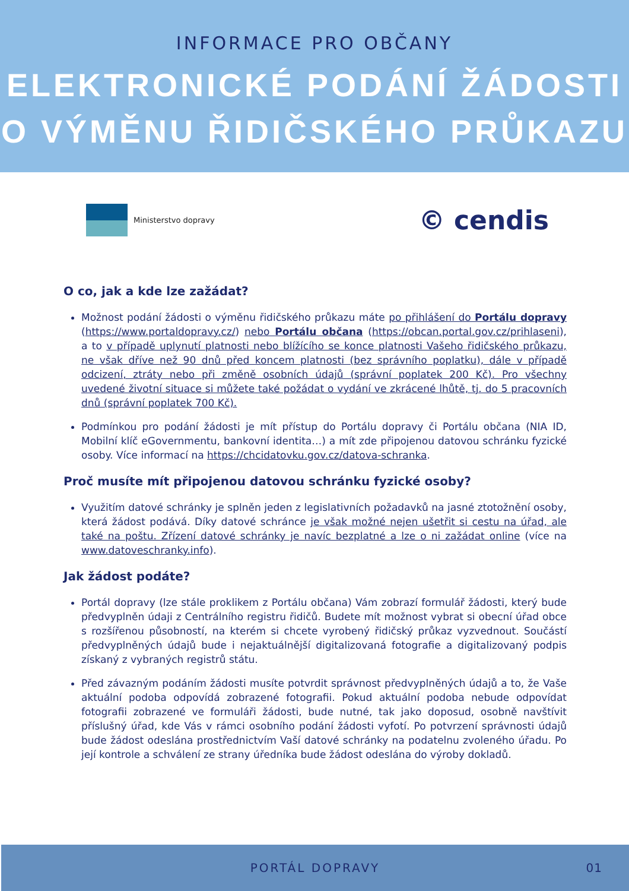INFORMACE PRO OBČANY
ELEKTRONICKÉ PODÁNÍ ŽÁDOSTI
O VÝMĚNU ŘIDIČSKÉHO PRŮKAZU
Ministerstvo dopravy
© cendis
O co, jak a kde lze zažádat?
Možnost podání žádosti o výměnu řidičského průkazu máte po přihlášení do Portálu dopravy (https://www.portaldopravy.cz/) nebo Portálu občana (https://obcan.portal.gov.cz/prihlaseni), a to v případě uplynutí platnosti nebo blížícího se konce platnosti Vašeho řidičského průkazu, ne však dříve než 90 dnů před koncem platnosti (bez správního poplatku), dále v případě odcizení, ztráty nebo při změně osobních údajů (správní poplatek 200 Kč). Pro všechny uvedené životní situace si můžete také požádat o vydání ve zkrácené lhůtě, tj. do 5 pracovních dnů (správní poplatek 700 Kč).
Podmínkou pro podání žádosti je mít přístup do Portálu dopravy či Portálu občana (NIA ID, Mobilní klíč eGovernmentu, bankovní identita…) a mít zde připojenou datovou schránku fyzické osoby. Více informací na https://chcidatovku.gov.cz/datova-schranka.
Proč musíte mít připojenou datovou schránku fyzické osoby?
Využitím datové schránky je splněn jeden z legislativních požadavků na jasné ztotožnění osoby, která žádost podává. Díky datové schránce je však možné nejen ušetřit si cestu na úřad, ale také na poštu. Zřízení datové schránky je navíc bezplatné a lze o ni zažádat online (více na www.datoveschranky.info).
Jak žádost podáte?
Portál dopravy (lze stále proklikem z Portálu občana) Vám zobrazí formulář žádosti, který bude předvyplněn údaji z Centrálního registru řidičů. Budete mít možnost vybrat si obecní úřad obce s rozšířenou působností, na kterém si chcete vyrobený řidičský průkaz vyzvednout. Součástí předvyplněných údajů bude i nejaktuálnější digitalizovaná fotografie a digitalizovaný podpis získaný z vybraných registrů státu.
Před závazným podáním žádosti musíte potvrdit správnost předvyplněných údajů a to, že Vaše aktuální podoba odpovídá zobrazené fotografii. Pokud aktuální podoba nebude odpovídat fotografii zobrazené ve formuláři žádosti, bude nutné, tak jako doposud, osobně navštívit příslušný úřad, kde Vás v rámci osobního podání žádosti vyfotí. Po potvrzení správnosti údajů bude žádost odeslána prostřednictvím Vaší datové schránky na podatelnu zvoleného úřadu. Po její kontrole a schválení ze strany úředníka bude žádost odeslána do výroby dokladů.
PORTÁL DOPRAVY 01